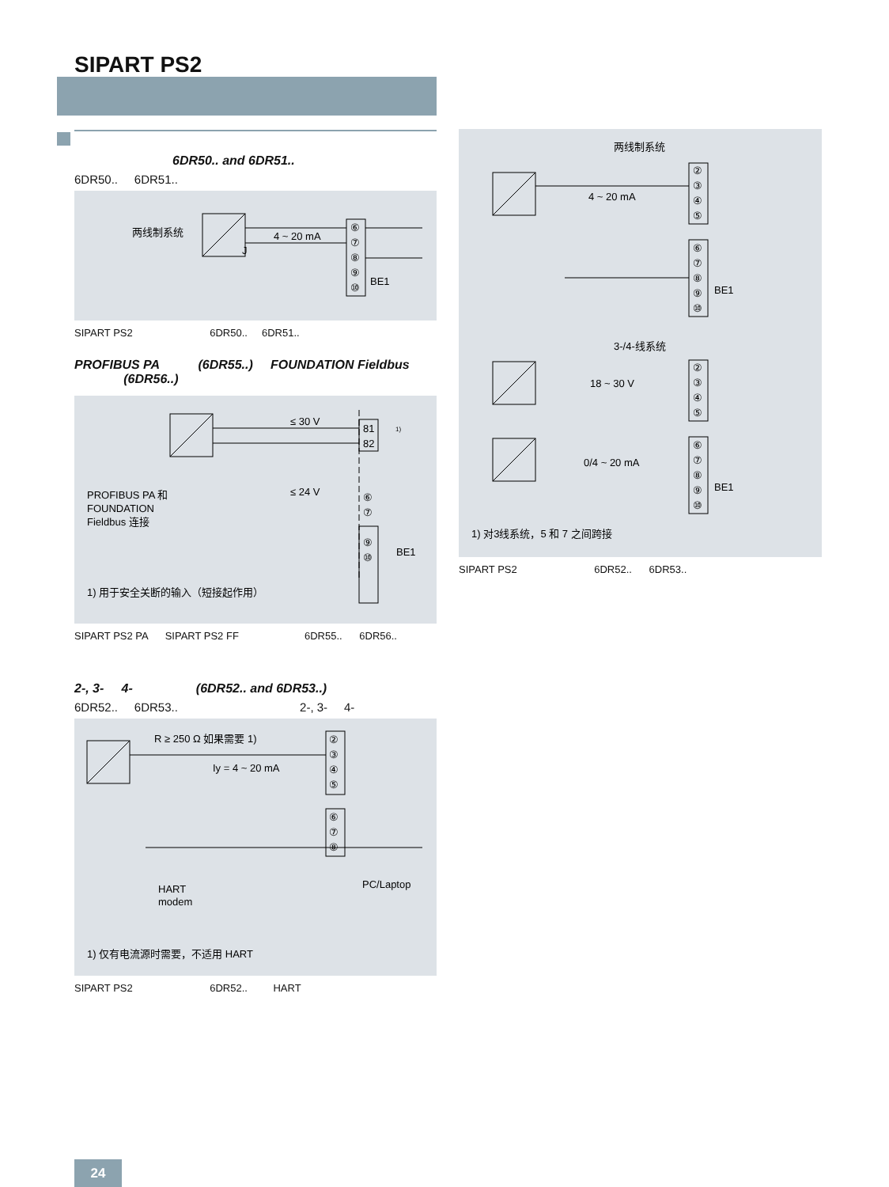SIPART PS2
6DR50.. and 6DR51..
6DR50.. 6DR51..
两线制系统
4 ~ 20 mA
J
BE1
⑥
⑦
⑧
⑨
⑩
SIPART PS2 6DR50.. 6DR51..
PROFIBUS PA (6DR55..) FOUNDATION Fieldbus
(6DR56..)
≤ 30 V
≤ 24 V
81
82
1)
⑥
⑦
⑨
⑩
BE1
PROFIBUS PA 和
FOUNDATION
Fieldbus 连接
1) 用于安全关断的输入（短接起作用）
SIPART PS2 PA SIPART PS2 FF 6DR55.. 6DR56..
2-, 3- 4- (6DR52.. and 6DR53..)
6DR52.. 6DR53.. 2-, 3- 4-
R ≥ 250 Ω 如果需要 1)
Iy = 4 ~ 20 mA
②
③
④
⑤
⑥
⑦
⑧
HART
modem
PC/Laptop
1) 仅有电流源时需要，不适用 HART
SIPART PS2 6DR52.. HART
两线制系统
4 ~ 20 mA
②
③
④
⑤
⑥
⑦
⑧
⑨
⑩
BE1
3-/4-线系统
18 ~ 30 V
0/4 ~ 20 mA
②
③
④
⑤
⑥
⑦
⑧
⑨
⑩
BE1
1) 对3线系统，5 和 7 之间跨接
SIPART PS2 6DR52.. 6DR53..
24